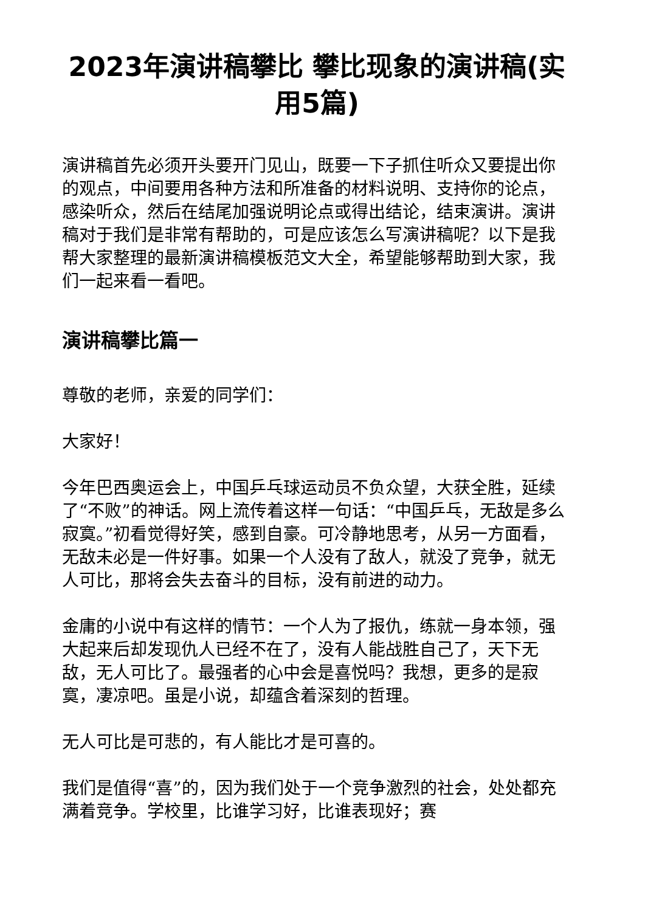2023年演讲稿攀比 攀比现象的演讲稿(实用5篇)
演讲稿首先必须开头要开门见山，既要一下子抓住听众又要提出你的观点，中间要用各种方法和所准备的材料说明、支持你的论点，感染听众，然后在结尾加强说明论点或得出结论，结束演讲。演讲稿对于我们是非常有帮助的，可是应该怎么写演讲稿呢？以下是我帮大家整理的最新演讲稿模板范文大全，希望能够帮助到大家，我们一起来看一看吧。
演讲稿攀比篇一
尊敬的老师，亲爱的同学们：
大家好！
今年巴西奥运会上，中国乒乓球运动员不负众望，大获全胜，延续了“不败”的神话。网上流传着这样一句话：“中国乒乓，无敌是多么寂寞。”初看觉得好笑，感到自豪。可冷静地思考，从另一方面看，无敌未必是一件好事。如果一个人没有了敌人，就没了竞争，就无人可比，那将会失去奋斗的目标，没有前进的动力。
金庸的小说中有这样的情节：一个人为了报仇，练就一身本领，强大起来后却发现仇人已经不在了，没有人能战胜自己了，天下无敌，无人可比了。最强者的心中会是喜悦吗？我想，更多的是寂寞，凄凉吧。虽是小说，却蕴含着深刻的哲理。
无人可比是可悲的，有人能比才是可喜的。
我们是值得“喜”的，因为我们处于一个竞争激烈的社会，处处都充满着竞争。学校里，比谁学习好，比谁表现好；赛